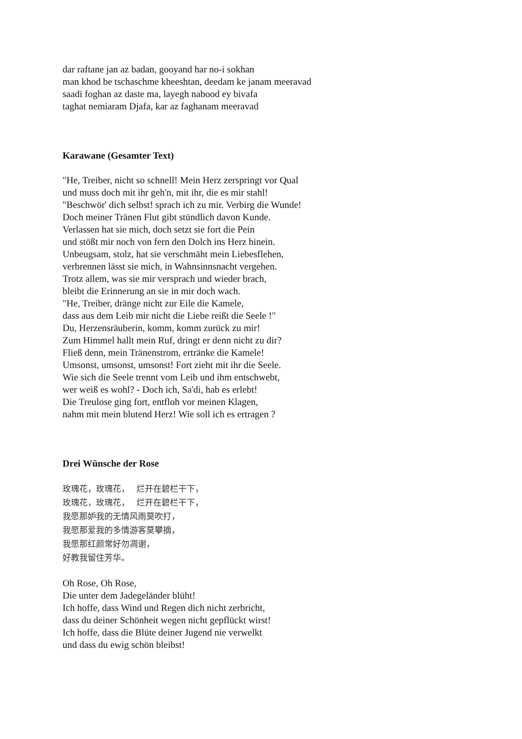dar raftane jan az badan, gooyand har no-i sokhan
man khod be tschaschme kheeshtan, deedam ke janam meeravad
saadi foghan az daste ma, layegh nabood ey bivafa
taghat nemiaram Djafa, kar az faghanam meeravad
Karawane (Gesamter Text)
"He, Treiber, nicht so schnell! Mein Herz zerspringt vor Qual
und muss doch mit ihr geh'n, mit ihr, die es mir stahl!
"Beschwör' dich selbst! sprach ich zu mir. Verbirg die Wunde!
Doch meiner Tränen Flut gibt stündlich davon Kunde.
Verlassen hat sie mich, doch setzt sie fort die Pein
und stößt mir noch von fern den Dolch ins Herz hinein.
Unbeugsam, stolz, hat sie verschmäht mein Liebesflehen,
verbrennen lässt sie mich, in Wahnsinnsnacht vergehen.
Trotz allem, was sie mir versprach und wieder brach,
bleibt die Erinnerung an sie in mir doch wach.
"He, Treiber, dränge nicht zur Eile die Kamele,
dass aus dem Leib mir nicht die Liebe reißt die Seele !"
Du, Herzensräuberin, komm, komm zurück zu mir!
Zum Himmel hallt mein Ruf, dringt er denn nicht zu dir?
Fließ denn, mein Tränenstrom, ertränke die Kamele!
Umsonst, umsonst, umsonst! Fort zieht mit ihr die Seele.
Wie sich die Seele trennt vom Leib und ihm entschwebt,
wer weiß es wohl? - Doch ich, Sa'di, hab es erlebt!
Die Treulose ging fort, entfloh vor meinen Klagen,
nahm mit mein blutend Herz! Wie soll ich es ertragen ?
Drei Wünsche der Rose
玫瑰花，玫瑰花，　 烂开在碧栏干下，
玫瑰花，玫瑰花，　 烂开在碧栏干下，
我愿那妒我的无情风雨莫吹打，
我愿那爱我的多情游客莫攀摘，
我愿那红颜常好勿凋谢，
好教我留住芳华。
Oh Rose, Oh Rose,
Die unter dem Jadegeländer blüht!
Ich hoffe, dass Wind und Regen dich nicht zerbricht,
dass du deiner Schönheit wegen nicht gepflückt wirst!
Ich hoffe, dass die Blüte deiner Jugend nie verwelkt
und dass du ewig schön bleibst!